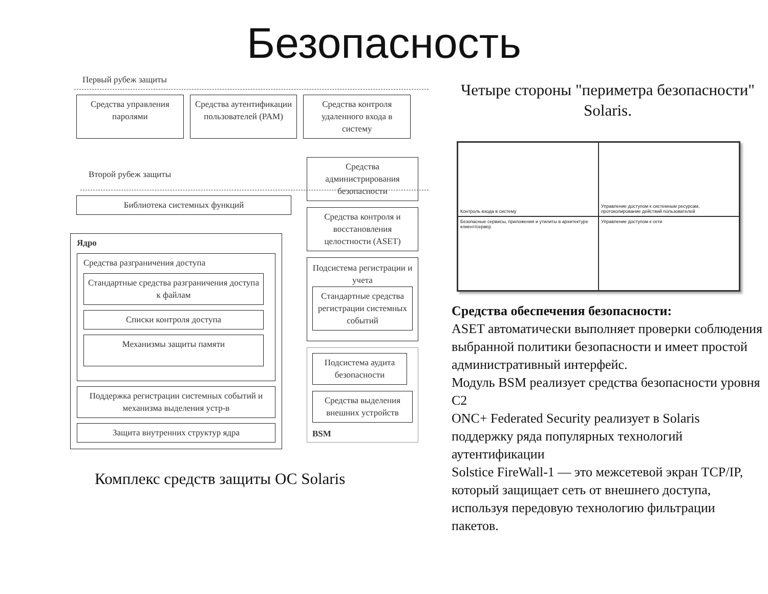Безопасность
Первый рубеж защиты
Средства управления паролями Средства аутентификации пользователей (PAM)
Средства контроля удаленного входа в систему
Второй рубеж защиты
Библиотека системных функций
Ядро
Средства разграничения доступа
Стандартные средства разграничения доступа к файлам
Списки контроля доступа
Механизмы защиты памяти
Поддержка регистрации системных событий и механизма выделения устр-в
Защита внутренних структур ядра
Средства администрирования безопасности
Средства контроля и восстановления целостности (ASET)
Подсистема регистрации и учета
Стандартные средства регистрации системных событий
Подсистема аудита безопасности
Средства выделения внешних устройств
BSM
Комплекс средств защиты ОС Solaris
Четыре стороны "периметра безопасности" Solaris.
Контроль входа в систему
Управление доступом к системным ресурсам, протоколирование действий пользователей
Безопасные сервисы, приложения и утилиты в архитектуре клиент/сервер
Управление доступом к сети
Средства обеспечения безопасности:
ASET автоматически выполняет проверки соблюдения выбранной политики безопасности и имеет простой административный интерфейс.
Модуль BSM реализует средства безопасности уровня C2
ONC+ Federated Security реализует в Solaris поддержку ряда популярных технологий аутентификации
Solstice FireWall-1 — это межсетевой экран TCP/IP, который защищает сеть от внешнего доступа, используя передовую технологию фильтрации пакетов.